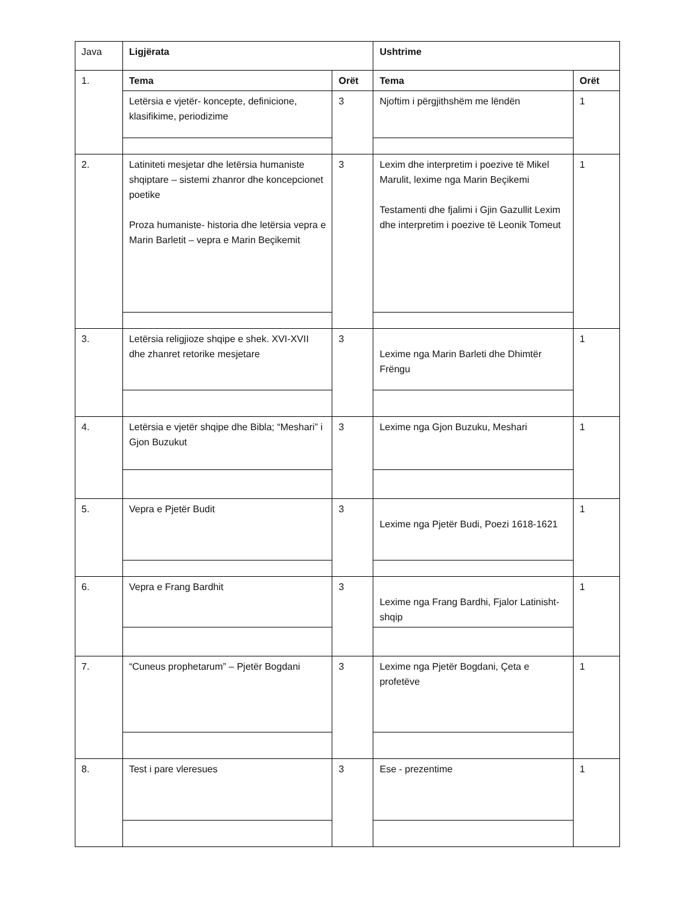| Java | Ligjërata | | Ushtrime | |
| 1. | Tema | Orët | Tema | Orët |
| | Letërsia e vjetër- koncepte, definicione, klasifikime, periodizime | 3 | Njoftim i përgjithshëm me lëndën | 1 |
| 2. | Latiniteti mesjetar dhe letërsia humaniste shqiptare – sistemi zhanror dhe koncepcionet poetike Proza humaniste- historia dhe letërsia vepra e Marin Barletit – vepra e Marin Beçikemit | 3 | Lexim dhe interpretim i poezive të Mikel Marulit, lexime nga Marin Beçikemi Testamenti dhe fjalimi i Gjin Gazullit Lexim dhe interpretim i poezive të Leonik Tomeut | 1 |
| 3. | Letërsia religjioze shqipe e shek. XVI-XVII dhe zhanret retorike mesjetare | 3 | Lexime nga Marin Barleti dhe Dhimtër Frëngu | 1 |
| 4. | Letërsia e vjetër shqipe dhe Bibla; “Meshari” i Gjon Buzukut | 3 | Lexime nga Gjon Buzuku, Meshari | 1 |
| 5. | Vepra e Pjetër Budit | 3 | Lexime nga Pjetër Budi, Poezi 1618-1621 | 1 |
| 6. | Vepra e Frang Bardhit | 3 | Lexime nga Frang Bardhi, Fjalor Latinisht-shqip | 1 |
| 7. | “Cuneus prophetarum” – Pjetër Bogdani | 3 | Lexime nga Pjetër Bogdani, Çeta e profetëve | 1 |
| 8. | Test i pare vleresues | 3 | Ese - prezentime | 1 |